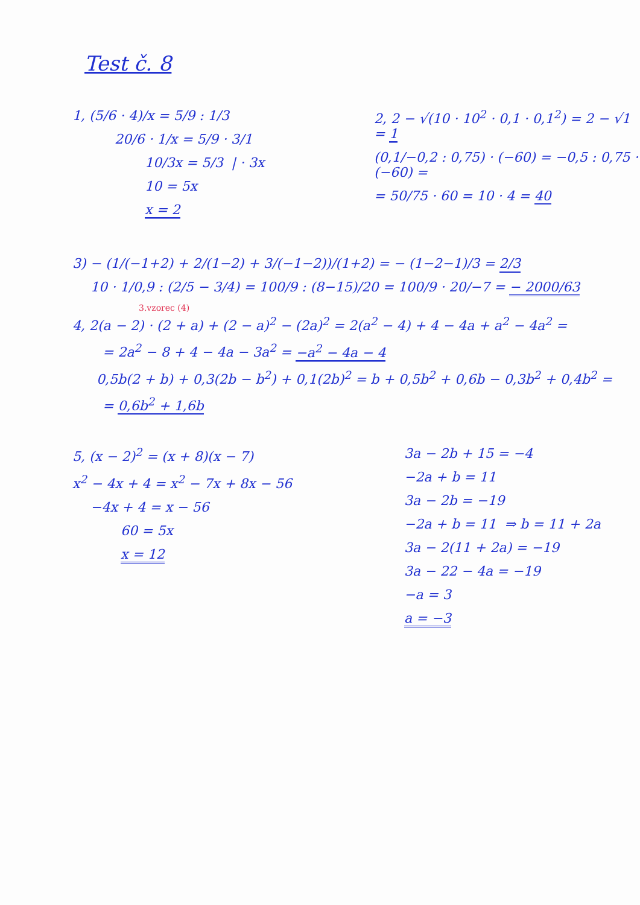Test č. 8
1, (5/6 · 4)/x = 5/9 : 1/3
20/6 · 1/x = 5/9 · 3/1
10/3x = 5/3 | · 3x
10 = 5x
x = 2
2, 2 − √(10 · 10<sup>2</sup> · 0,1 · 0,1<sup>2</sup>) = 2 − √1 = 1
(0,1/−0,2 : 0,75) · (−60) = −0,5 : 0,75 · (−60) =
= 50/75 · 60 = 10 · 4 = 40
3) − (1/(−1+2) + 2/(1−2) + 3/(−1−2))/(1+2) = − (1−2−1)/3 = 2/3
10 · 1/0,9 : (2/5 − 3/4) = 100/9 : (8−15)/20 = 100/9 · 20/−7 = − 2000/63
3.vzorec (4)
4, 2(a − 2) · (2 + a) + (2 − a)<sup>2</sup> − (2a)<sup>2</sup> = 2(a<sup>2</sup> − 4) + 4 − 4a + a<sup>2</sup> − 4a<sup>2</sup> =
= 2a<sup>2</sup> − 8 + 4 − 4a − 3a<sup>2</sup> = −a<sup>2</sup> − 4a − 4
0,5b(2 + b) + 0,3(2b − b<sup>2</sup>) + 0,1(2b)<sup>2</sup> = b + 0,5b<sup>2</sup> + 0,6b − 0,3b<sup>2</sup> + 0,4b<sup>2</sup> =
= 0,6b<sup>2</sup> + 1,6b
5, (x − 2)<sup>2</sup> = (x + 8)(x − 7)
x<sup>2</sup> − 4x + 4 = x<sup>2</sup> − 7x + 8x − 56
−4x + 4 = x − 56
60 = 5x
x = 12
3a − 2b + 15 = −4
−2a + b = 11
3a − 2b = −19
−2a + b = 11 ⇒ b = 11 + 2a
3a − 2(11 + 2a) = −19
3a − 22 − 4a = −19
−a = 3
a = −3